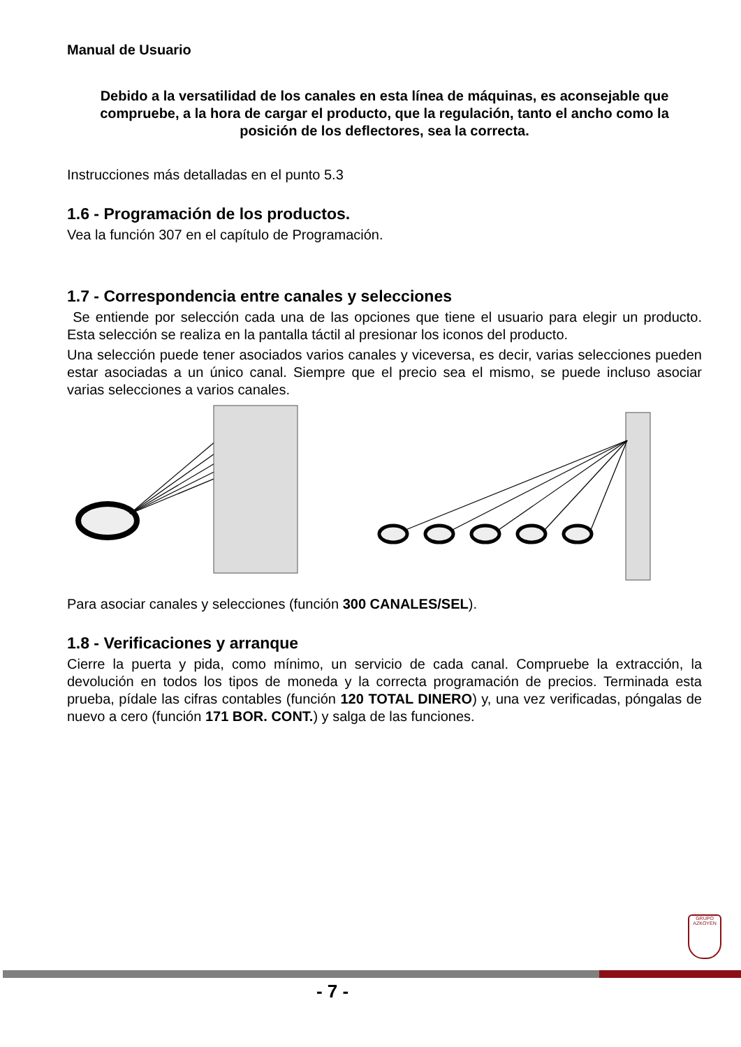Manual de Usuario
Debido a la versatilidad de los canales en esta línea de máquinas, es aconsejable que compruebe, a la hora de cargar el producto, que la regulación, tanto el ancho como la posición de los deflectores, sea la correcta.
Instrucciones más detalladas en el punto 5.3
1.6 - Programación de los productos.
Vea la función 307 en el capítulo de Programación.
1.7 - Correspondencia entre canales y selecciones
Se entiende por selección cada una de las opciones que tiene el usuario para elegir un producto. Esta selección se realiza en la pantalla táctil al presionar los iconos del producto.
Una selección puede tener asociados varios canales y viceversa, es decir, varias selecciones pueden estar asociadas a un único canal. Siempre que el precio sea el mismo, se puede incluso asociar varias selecciones a varios canales.
Para asociar canales y selecciones (función 300 CANALES/SEL).
1.8 - Verificaciones y arranque
Cierre la puerta y pida, como mínimo, un servicio de cada canal. Compruebe la extracción, la devolución en todos los tipos de moneda y la correcta programación de precios. Terminada esta prueba, pídale las cifras contables (función 120 TOTAL DINERO) y, una vez verificadas, póngalas de nuevo a cero (función 171 BOR. CONT.) y salga de las funciones.
GRUPO
AZKOYEN
- 7 -